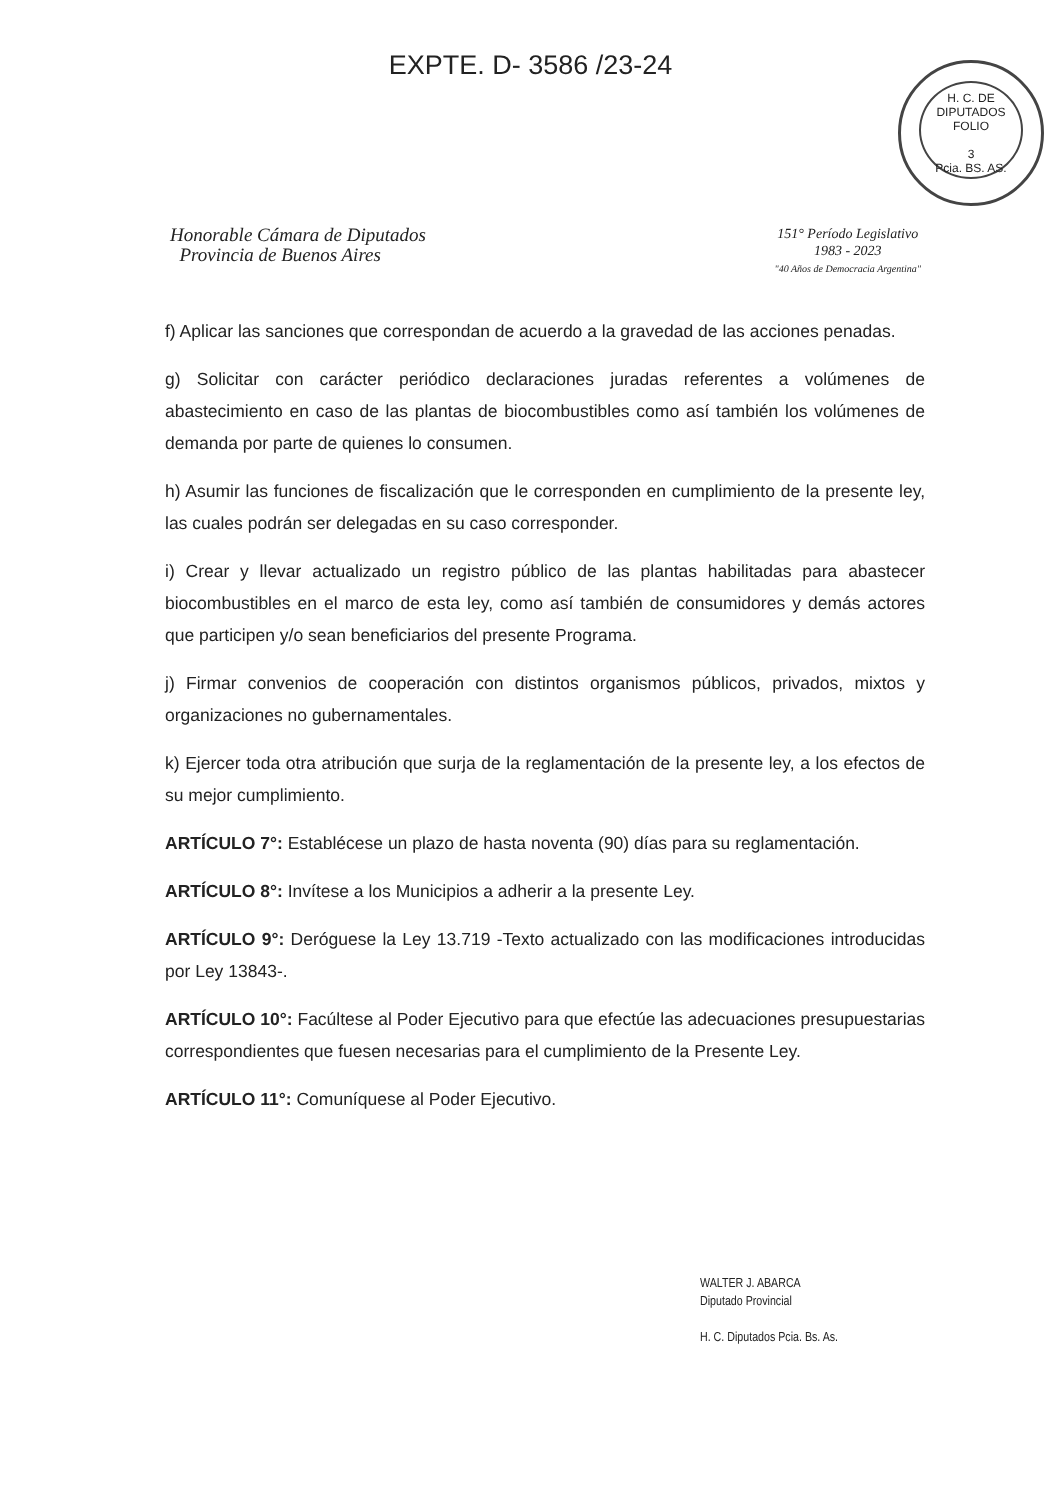EXPTE. D- 3586 /23-24
H. C. DE DIPUTADOS
FOLIO
3
Pcia. BS. AS.
Honorable Cámara de Diputados
Provincia de Buenos Aires
151° Período Legislativo
1983 - 2023
"40 Años de Democracia Argentina"
f) Aplicar las sanciones que correspondan de acuerdo a la gravedad de las acciones penadas.
g) Solicitar con carácter periódico declaraciones juradas referentes a volúmenes de abastecimiento en caso de las plantas de biocombustibles como así también los volúmenes de demanda por parte de quienes lo consumen.
h) Asumir las funciones de fiscalización que le corresponden en cumplimiento de la presente ley, las cuales podrán ser delegadas en su caso corresponder.
i) Crear y llevar actualizado un registro público de las plantas habilitadas para abastecer biocombustibles en el marco de esta ley, como así también de consumidores y demás actores que participen y/o sean beneficiarios del presente Programa.
j) Firmar convenios de cooperación con distintos organismos públicos, privados, mixtos y organizaciones no gubernamentales.
k) Ejercer toda otra atribución que surja de la reglamentación de la presente ley, a los efectos de su mejor cumplimiento.
ARTÍCULO 7°: Establécese un plazo de hasta noventa (90) días para su reglamentación.
ARTÍCULO 8°: Invítese a los Municipios a adherir a la presente Ley.
ARTÍCULO 9°: Deróguese la Ley 13.719 -Texto actualizado con las modificaciones introducidas por Ley 13843-.
ARTÍCULO 10°: Facúltese al Poder Ejecutivo para que efectúe las adecuaciones presupuestarias correspondientes que fuesen necesarias para el cumplimiento de la Presente Ley.
ARTÍCULO 11°: Comuníquese al Poder Ejecutivo.
WALTER J. ABARCA
Diputado Provincial
H. C. Diputados Pcia. Bs. As.